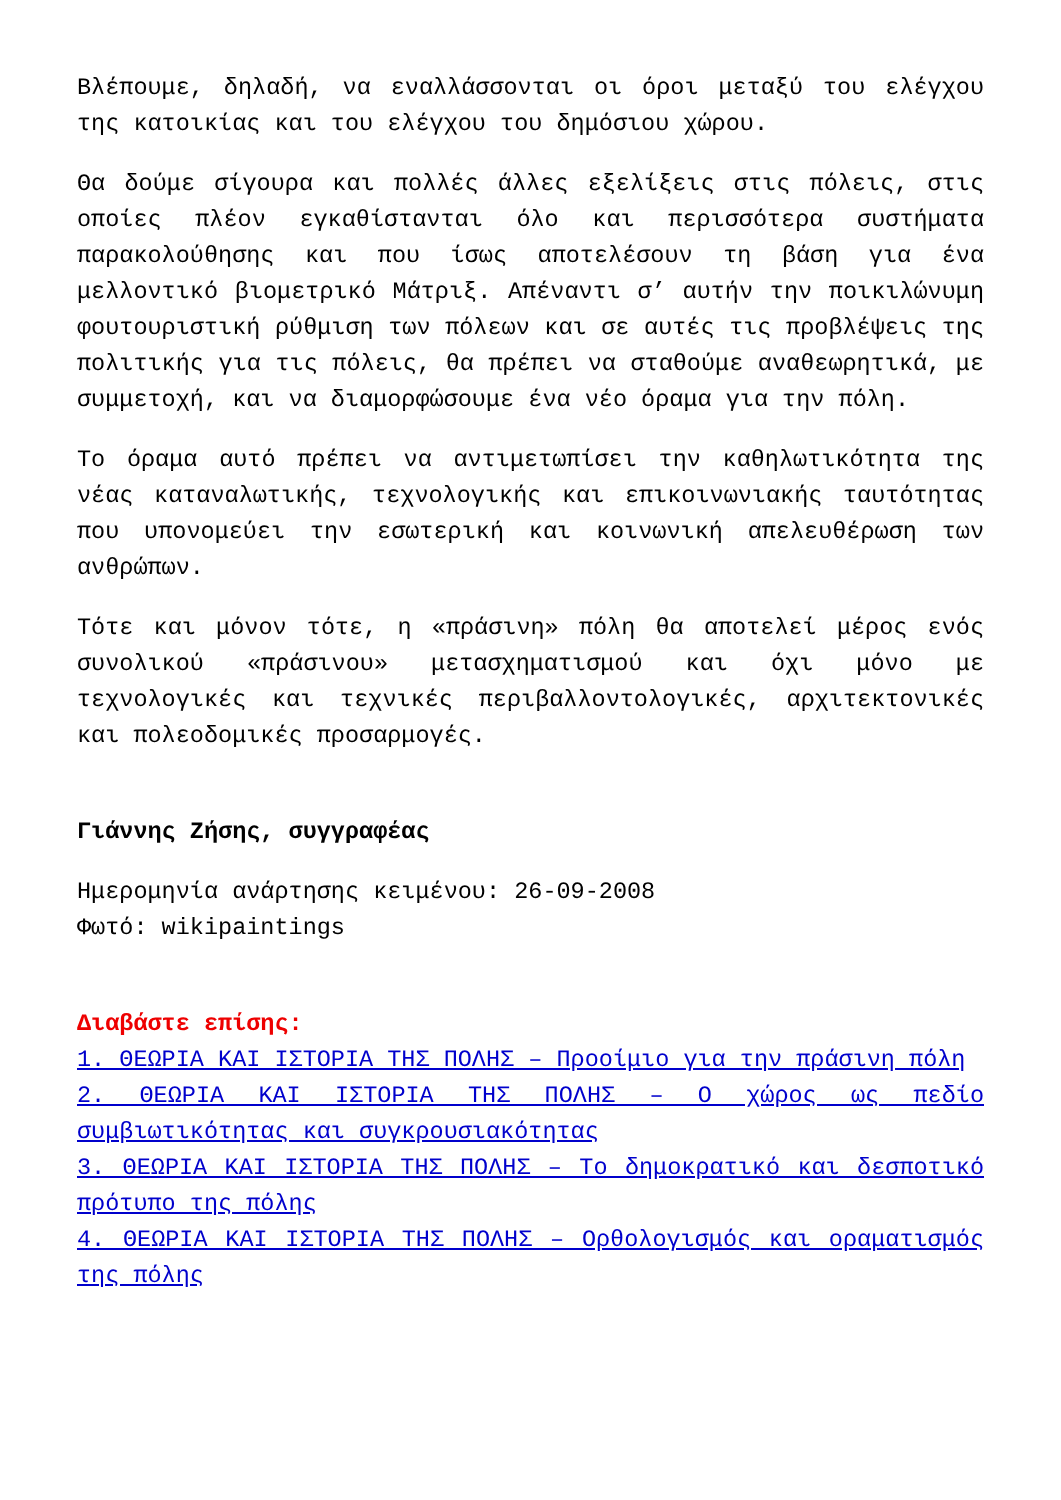Βλέπουμε, δηλαδή, να εναλλάσσονται οι όροι μεταξύ του ελέγχου της κατοικίας και του ελέγχου του δημόσιου χώρου.
Θα δούμε σίγουρα και πολλές άλλες εξελίξεις στις πόλεις, στις οποίες πλέον εγκαθίστανται όλο και περισσότερα συστήματα παρακολούθησης και που ίσως αποτελέσουν τη βάση για ένα μελλοντικό βιομετρικό Μάτριξ. Απέναντι σ’ αυτήν την ποικιλώνυμη φουτουριστική ρύθμιση των πόλεων και σε αυτές τις προβλέψεις της πολιτικής για τις πόλεις, θα πρέπει να σταθούμε αναθεωρητικά, με συμμετοχή, και να διαμορφώσουμε ένα νέο όραμα για την πόλη.
Το όραμα αυτό πρέπει να αντιμετωπίσει την καθηλωτικότητα της νέας καταναλωτικής, τεχνολογικής και επικοινωνιακής ταυτότητας που υπονομεύει την εσωτερική και κοινωνική απελευθέρωση των ανθρώπων.
Τότε και μόνον τότε, η «πράσινη» πόλη θα αποτελεί μέρος ενός συνολικού «πράσινου» μετασχηματισμού και όχι μόνο με τεχνολογικές και τεχνικές περιβαλλοντολογικές, αρχιτεκτονικές και πολεοδομικές προσαρμογές.
Γιάννης Ζήσης, συγγραφέας
Ημερομηνία ανάρτησης κειμένου: 26-09-2008
Φωτό: wikipaintings
Διαβάστε επίσης:
1. ΘΕΩΡΙΑ ΚΑΙ ΙΣΤΟΡΙΑ ΤΗΣ ΠΟΛΗΣ – Προοίμιο για την πράσινη πόλη
2. ΘΕΩΡΙΑ ΚΑΙ ΙΣΤΟΡΙΑ ΤΗΣ ΠΟΛΗΣ – Ο χώρος ως πεδίο συμβιωτικότητας και συγκρουσιακότητας
3. ΘΕΩΡΙΑ ΚΑΙ ΙΣΤΟΡΙΑ ΤΗΣ ΠΟΛΗΣ – Το δημοκρατικό και δεσποτικό πρότυπο της πόλης
4. ΘΕΩΡΙΑ ΚΑΙ ΙΣΤΟΡΙΑ ΤΗΣ ΠΟΛΗΣ – Ορθολογισμός και οραματισμός της πόλης